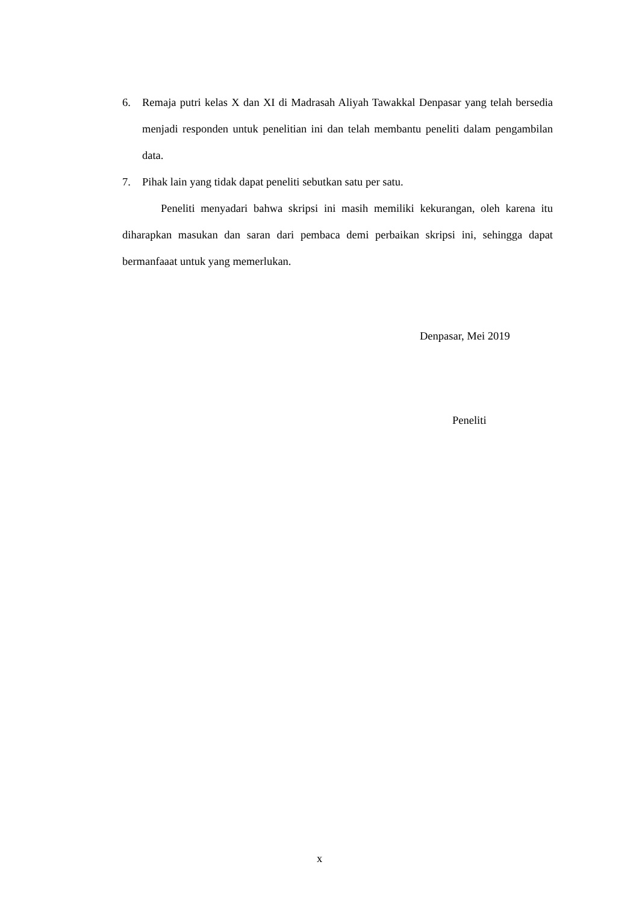6. Remaja putri kelas X dan XI di Madrasah Aliyah Tawakkal Denpasar yang telah bersedia menjadi responden untuk penelitian ini dan telah membantu peneliti dalam pengambilan data.
7. Pihak lain yang tidak dapat peneliti sebutkan satu per satu.
Peneliti menyadari bahwa skripsi ini masih memiliki kekurangan, oleh karena itu diharapkan masukan dan saran dari pembaca demi perbaikan skripsi ini, sehingga dapat bermanfaaat untuk yang memerlukan.
Denpasar, Mei 2019
Peneliti
x